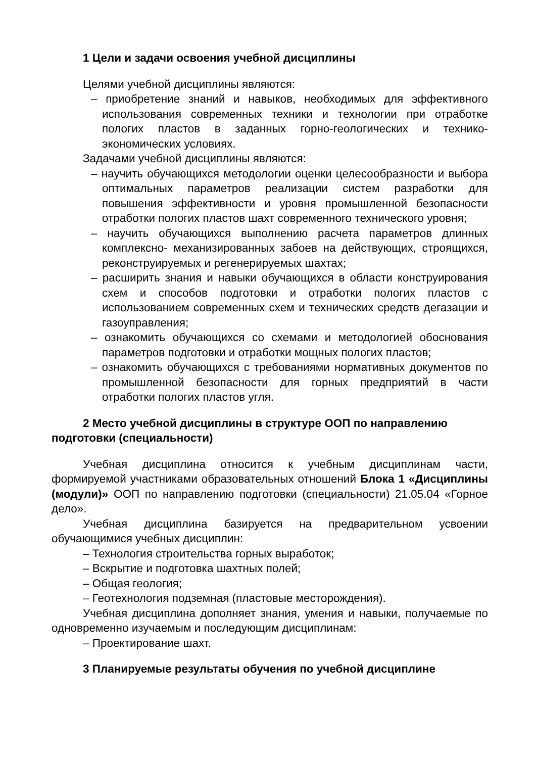1 Цели и задачи освоения учебной дисциплины
Целями учебной дисциплины являются:
– приобретение знаний и навыков, необходимых для эффективного использования современных техники и технологии при отработке пологих пластов в заданных горно-геологических и технико-экономических условиях.
Задачами учебной дисциплины являются:
– научить обучающихся методологии оценки целесообразности и выбора оптимальных параметров реализации систем разработки для повышения эффективности и уровня промышленной безопасности отработки пологих пластов шахт современного технического уровня;
– научить обучающихся выполнению расчета параметров длинных комплексно- механизированных забоев на действующих, строящихся, реконструируемых и регенерируемых шахтах;
– расширить знания и навыки обучающихся в области конструирования схем и способов подготовки и отработки пологих пластов с использованием современных схем и технических средств дегазации и газоуправления;
– ознакомить обучающихся со схемами и методологией обоснования параметров подготовки и отработки мощных пологих пластов;
– ознакомить обучающихся с требованиями нормативных документов по промышленной безопасности для горных предприятий в части отработки пологих пластов угля.
2 Место учебной дисциплины в структуре ООП по направлению подготовки (специальности)
Учебная дисциплина относится к учебным дисциплинам части, формируемой участниками образовательных отношений Блока 1 «Дисциплины (модули)» ООП по направлению подготовки (специальности) 21.05.04 «Горное дело».
Учебная дисциплина базируется на предварительном усвоении обучающимися учебных дисциплин:
– Технология строительства горных выработок;
– Вскрытие и подготовка шахтных полей;
– Общая геология;
– Геотехнология подземная (пластовые месторождения).
Учебная дисциплина дополняет знания, умения и навыки, получаемые по одновременно изучаемым и последующим дисциплинам:
– Проектирование шахт.
3 Планируемые результаты обучения по учебной дисциплине